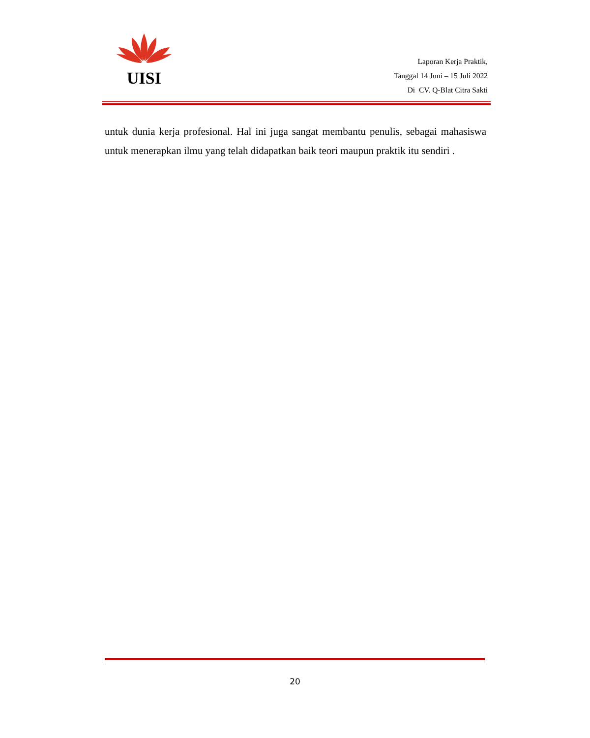UISI
Laporan Kerja Praktik,
Tanggal 14 Juni – 15 Juli 2022
Di CV. Q-Blat Citra Sakti
untuk dunia kerja profesional. Hal ini juga sangat membantu penulis, sebagai mahasiswa untuk menerapkan ilmu yang telah didapatkan baik teori maupun praktik itu sendiri .
20